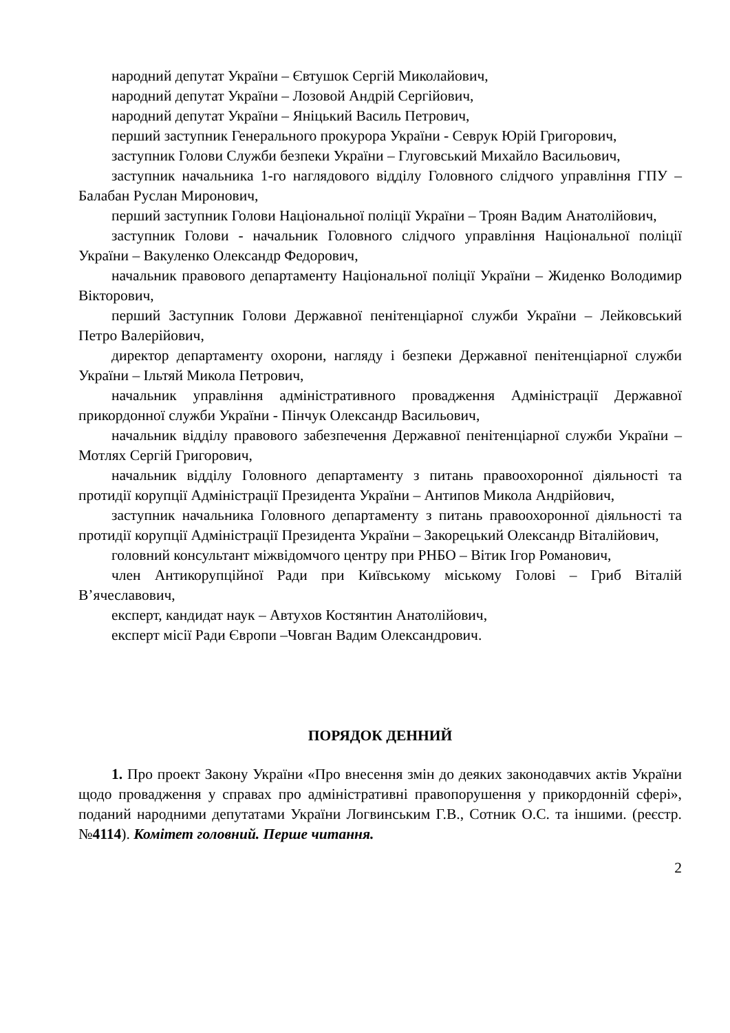народний депутат України – Євтушок Сергій Миколайович,
народний депутат України – Лозовой Андрій Сергійович,
народний депутат України – Яніцький Василь Петрович,
перший заступник Генерального прокурора України - Севрук Юрій Григорович,
заступник Голови Служби безпеки України – Глуговський Михайло Васильович,
заступник начальника 1-го наглядового відділу Головного слідчого управління ГПУ – Балабан Руслан Миронович,
перший заступник Голови Національної поліції України – Троян Вадим Анатолійович,
заступник Голови - начальник Головного слідчого управління Національної поліції України – Вакуленко Олександр Федорович,
начальник правового департаменту Національної поліції України – Жиденко Володимир Вікторович,
перший Заступник Голови Державної пенітенціарної служби України – Лейковський Петро Валерійович,
директор департаменту охорони, нагляду і безпеки Державної пенітенціарної служби України – Ільтяй Микола Петрович,
начальник управління адміністративного провадження Адміністрації Державної прикордонної служби України - Пінчук Олександр Васильович,
начальник відділу правового забезпечення Державної пенітенціарної служби України – Мотлях Сергій Григорович,
начальник відділу Головного департаменту з питань правоохоронної діяльності та протидії корупції Адміністрації Президента України – Антипов Микола Андрійович,
заступник начальника Головного департаменту з питань правоохоронної діяльності та протидії корупції Адміністрації Президента України – Закорецький Олександр Віталійович,
головний консультант міжвідомчого центру при РНБО – Вітик Ігор Романович,
член Антикорупційної Ради при Київському міському Голові – Гриб Віталій В’ячеславович,
експерт, кандидат наук – Автухов Костянтин Анатолійович,
експерт місії Ради Європи –Човган Вадим Олександрович.
ПОРЯДОК ДЕННИЙ
1. Про проект Закону України «Про внесення змін до деяких законодавчих актів України щодо провадження у справах про адміністративні правопорушення у прикордонній сфері», поданий народними депутатами України Логвинським Г.В., Сотник О.С. та іншими. (реєстр. №4114). Комітет головний. Перше читання.
2